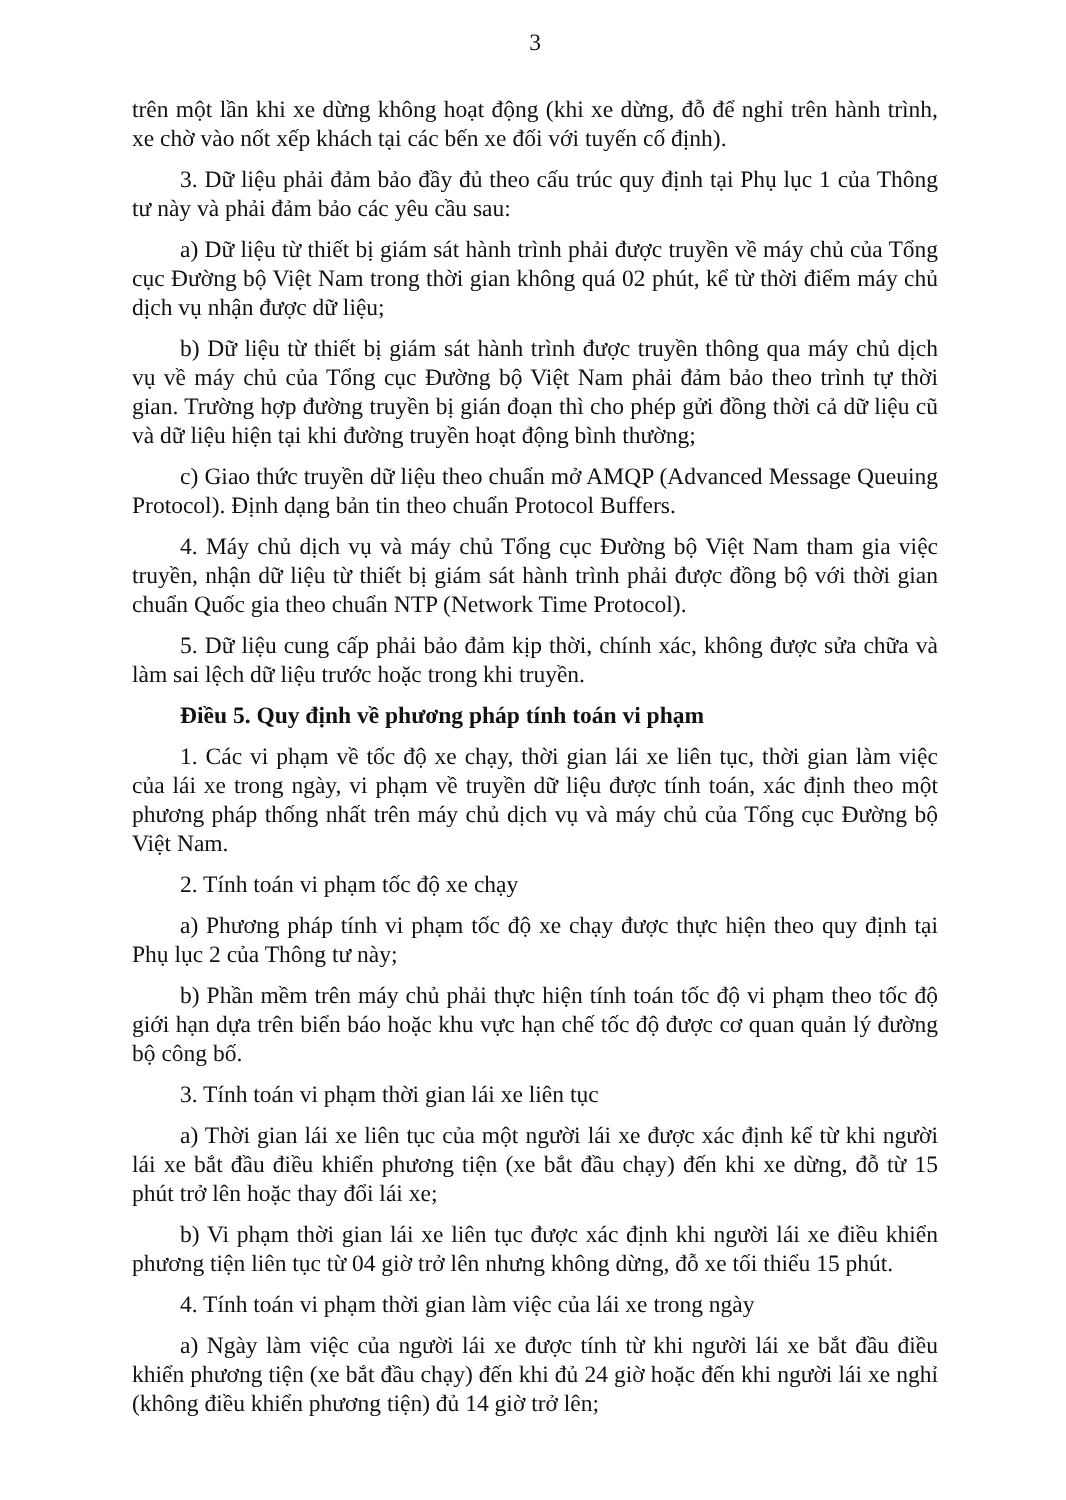3
trên một lần khi xe dừng không hoạt động (khi xe dừng, đỗ để nghỉ trên hành trình, xe chờ vào nốt xếp khách tại các bến xe đối với tuyến cố định).
3. Dữ liệu phải đảm bảo đầy đủ theo cấu trúc quy định tại Phụ lục 1 của Thông tư này và phải đảm bảo các yêu cầu sau:
a) Dữ liệu từ thiết bị giám sát hành trình phải được truyền về máy chủ của Tổng cục Đường bộ Việt Nam trong thời gian không quá 02 phút, kể từ thời điểm máy chủ dịch vụ nhận được dữ liệu;
b) Dữ liệu từ thiết bị giám sát hành trình được truyền thông qua máy chủ dịch vụ về máy chủ của Tổng cục Đường bộ Việt Nam phải đảm bảo theo trình tự thời gian. Trường hợp đường truyền bị gián đoạn thì cho phép gửi đồng thời cả dữ liệu cũ và dữ liệu hiện tại khi đường truyền hoạt động bình thường;
c) Giao thức truyền dữ liệu theo chuẩn mở AMQP (Advanced Message Queuing Protocol). Định dạng bản tin theo chuẩn Protocol Buffers.
4. Máy chủ dịch vụ và máy chủ Tổng cục Đường bộ Việt Nam tham gia việc truyền, nhận dữ liệu từ thiết bị giám sát hành trình phải được đồng bộ với thời gian chuẩn Quốc gia theo chuẩn NTP (Network Time Protocol).
5. Dữ liệu cung cấp phải bảo đảm kịp thời, chính xác, không được sửa chữa và làm sai lệch dữ liệu trước hoặc trong khi truyền.
Điều 5. Quy định về phương pháp tính toán vi phạm
1. Các vi phạm về tốc độ xe chạy, thời gian lái xe liên tục, thời gian làm việc của lái xe trong ngày, vi phạm về truyền dữ liệu được tính toán, xác định theo một phương pháp thống nhất trên máy chủ dịch vụ và máy chủ của Tổng cục Đường bộ Việt Nam.
2. Tính toán vi phạm tốc độ xe chạy
a) Phương pháp tính vi phạm tốc độ xe chạy được thực hiện theo quy định tại Phụ lục 2 của Thông tư này;
b) Phần mềm trên máy chủ phải thực hiện tính toán tốc độ vi phạm theo tốc độ giới hạn dựa trên biển báo hoặc khu vực hạn chế tốc độ được cơ quan quản lý đường bộ công bố.
3. Tính toán vi phạm thời gian lái xe liên tục
a) Thời gian lái xe liên tục của một người lái xe được xác định kể từ khi người lái xe bắt đầu điều khiển phương tiện (xe bắt đầu chạy) đến khi xe dừng, đỗ từ 15 phút trở lên hoặc thay đổi lái xe;
b) Vi phạm thời gian lái xe liên tục được xác định khi người lái xe điều khiển phương tiện liên tục từ 04 giờ trở lên nhưng không dừng, đỗ xe tối thiểu 15 phút.
4. Tính toán vi phạm thời gian làm việc của lái xe trong ngày
a) Ngày làm việc của người lái xe được tính từ khi người lái xe bắt đầu điều khiển phương tiện (xe bắt đầu chạy) đến khi đủ 24 giờ hoặc đến khi người lái xe nghỉ (không điều khiển phương tiện) đủ 14 giờ trở lên;